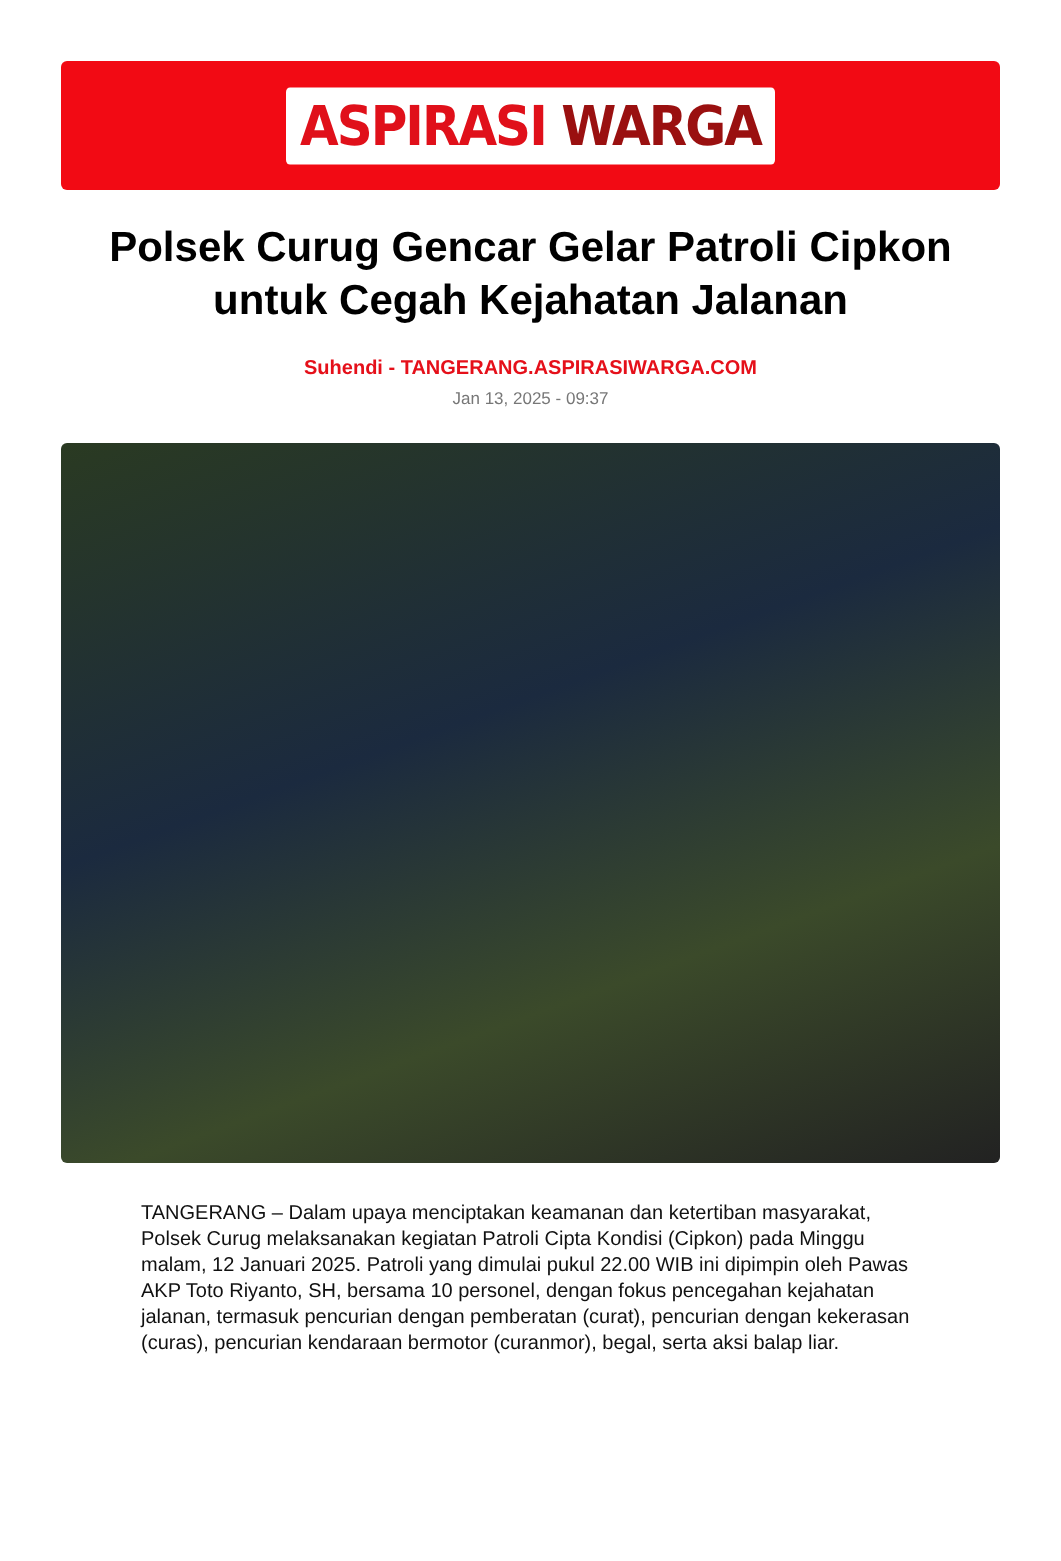ASPIRASI WARGA
Polsek Curug Gencar Gelar Patroli Cipkon untuk Cegah Kejahatan Jalanan
Suhendi - TANGERANG.ASPIRASIWARGA.COM
Jan 13, 2025 - 09:37
TANGERANG – Dalam upaya menciptakan keamanan dan ketertiban masyarakat, Polsek Curug melaksanakan kegiatan Patroli Cipta Kondisi (Cipkon) pada Minggu malam, 12 Januari 2025. Patroli yang dimulai pukul 22.00 WIB ini dipimpin oleh Pawas AKP Toto Riyanto, SH, bersama 10 personel, dengan fokus pencegahan kejahatan jalanan, termasuk pencurian dengan pemberatan (curat), pencurian dengan kekerasan (curas), pencurian kendaraan bermotor (curanmor), begal, serta aksi balap liar.